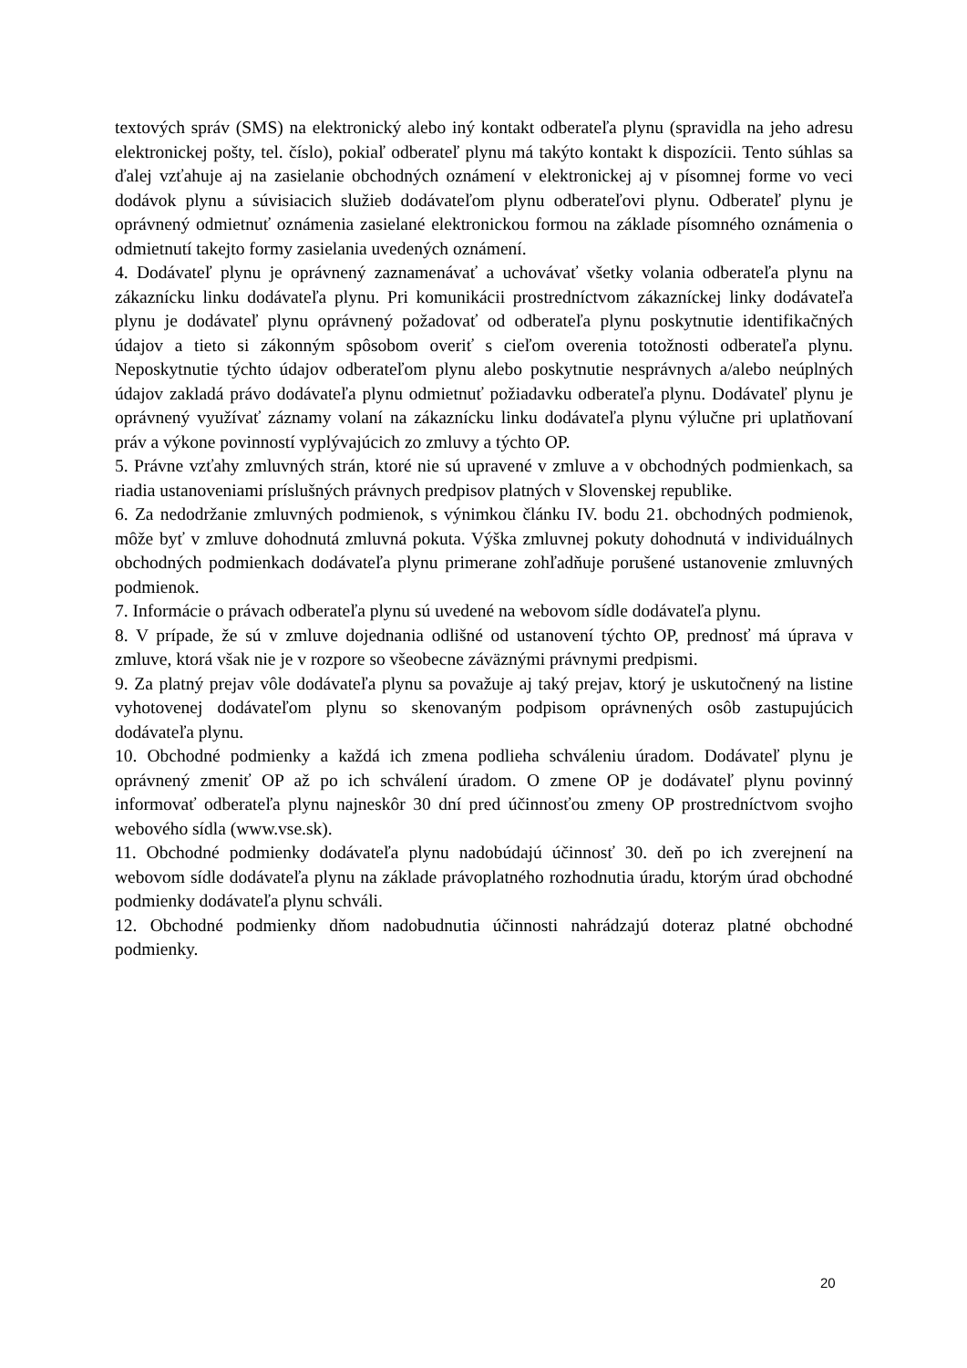textových správ (SMS) na elektronický alebo iný kontakt odberateľa plynu (spravidla na jeho adresu elektronickej pošty, tel. číslo), pokiaľ odberateľ plynu má takýto kontakt k dispozícii. Tento súhlas sa ďalej vzťahuje aj na zasielanie obchodných oznámení v elektronickej aj v písomnej forme vo veci dodávok plynu a súvisiacich služieb dodávateľom plynu odberateľovi plynu. Odberateľ plynu je oprávnený odmietnuť oznámenia zasielané elektronickou formou na základe písomného oznámenia o odmietnutí takejto formy zasielania uvedených oznámení.
4. Dodávateľ plynu je oprávnený zaznamenávať a uchovávať všetky volania odberateľa plynu na zákaznícku linku dodávateľa plynu. Pri komunikácii prostredníctvom zákazníckej linky dodávateľa plynu je dodávateľ plynu oprávnený požadovať od odberateľa plynu poskytnutie identifikačných údajov a tieto si zákonným spôsobom overiť s cieľom overenia totožnosti odberateľa plynu. Neposkytnutie týchto údajov odberateľom plynu alebo poskytnutie nesprávnych a/alebo neúplných údajov zakladá právo dodávateľa plynu odmietnuť požiadavku odberateľa plynu. Dodávateľ plynu je oprávnený využívať záznamy volaní na zákaznícku linku dodávateľa plynu výlučne pri uplatňovaní práv a výkone povinností vyplývajúcich zo zmluvy a týchto OP.
5. Právne vzťahy zmluvných strán, ktoré nie sú upravené v zmluve a v obchodných podmienkach, sa riadia ustanoveniami príslušných právnych predpisov platných v Slovenskej republike.
6. Za nedodržanie zmluvných podmienok, s výnimkou článku IV. bodu 21. obchodných podmienok, môže byť v zmluve dohodnutá zmluvná pokuta. Výška zmluvnej pokuty dohodnutá v individuálnych obchodných podmienkach dodávateľa plynu primerane zohľadňuje porušené ustanovenie zmluvných podmienok.
7. Informácie o právach odberateľa plynu sú uvedené na webovom sídle dodávateľa plynu.
8. V prípade, že sú v zmluve dojednania odlišné od ustanovení týchto OP, prednosť má úprava v zmluve, ktorá však nie je v rozpore so všeobecne záväznými právnymi predpismi.
9. Za platný prejav vôle dodávateľa plynu sa považuje aj taký prejav, ktorý je uskutočnený na listine vyhotovenej dodávateľom plynu so skenovaným podpisom oprávnených osôb zastupujúcich dodávateľa plynu.
10. Obchodné podmienky a každá ich zmena podlieha schváleniu úradom. Dodávateľ plynu je oprávnený zmeniť OP až po ich schválení úradom. O zmene OP je dodávateľ plynu povinný informovať odberateľa plynu najneskôr 30 dní pred účinnosťou zmeny OP prostredníctvom svojho webového sídla (www.vse.sk).
11. Obchodné podmienky dodávateľa plynu nadobúdajú účinnosť 30. deň po ich zverejnení na webovom sídle dodávateľa plynu na základe právoplatného rozhodnutia úradu, ktorým úrad obchodné podmienky dodávateľa plynu schváli.
12. Obchodné podmienky dňom nadobudnutia účinnosti nahrádzajú doteraz platné obchodné podmienky.
20